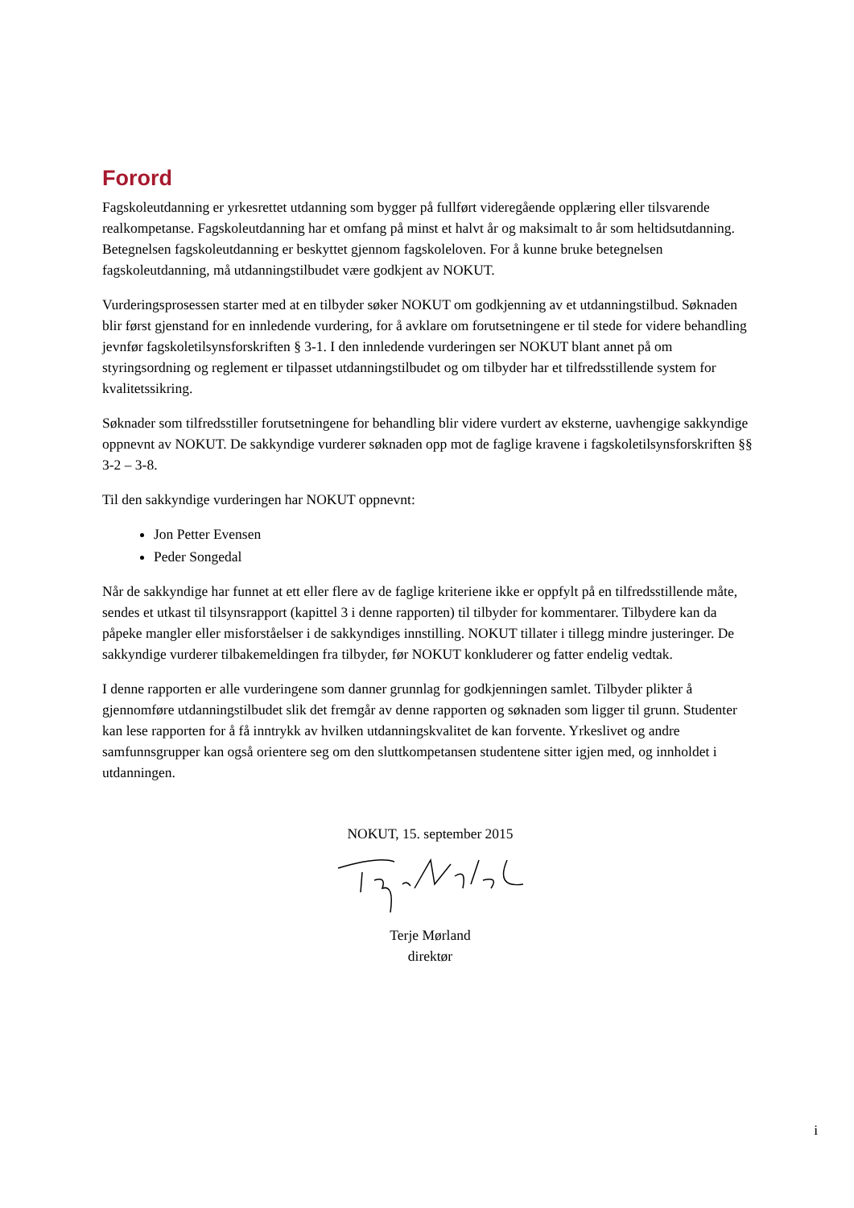Forord
Fagskoleutdanning er yrkesrettet utdanning som bygger på fullført videregående opplæring eller tilsvarende realkompetanse. Fagskoleutdanning har et omfang på minst et halvt år og maksimalt to år som heltidsutdanning. Betegnelsen fagskoleutdanning er beskyttet gjennom fagskoleloven. For å kunne bruke betegnelsen fagskoleutdanning, må utdanningstilbudet være godkjent av NOKUT.
Vurderingsprosessen starter med at en tilbyder søker NOKUT om godkjenning av et utdanningstilbud. Søknaden blir først gjenstand for en innledende vurdering, for å avklare om forutsetningene er til stede for videre behandling jevnfør fagskoletilsynsforskriften § 3-1. I den innledende vurderingen ser NOKUT blant annet på om styringsordning og reglement er tilpasset utdanningstilbudet og om tilbyder har et tilfredsstillende system for kvalitetssikring.
Søknader som tilfredsstiller forutsetningene for behandling blir videre vurdert av eksterne, uavhengige sakkyndige oppnevnt av NOKUT. De sakkyndige vurderer søknaden opp mot de faglige kravene i fagskoletilsynsforskriften §§ 3-2 – 3-8.
Til den sakkyndige vurderingen har NOKUT oppnevnt:
Jon Petter Evensen
Peder Songedal
Når de sakkyndige har funnet at ett eller flere av de faglige kriteriene ikke er oppfylt på en tilfredsstillende måte, sendes et utkast til tilsynsrapport (kapittel 3 i denne rapporten) til tilbyder for kommentarer. Tilbydere kan da påpeke mangler eller misforståelser i de sakkyndiges innstilling. NOKUT tillater i tillegg mindre justeringer. De sakkyndige vurderer tilbakemeldingen fra tilbyder, før NOKUT konkluderer og fatter endelig vedtak.
I denne rapporten er alle vurderingene som danner grunnlag for godkjenningen samlet. Tilbyder plikter å gjennomføre utdanningstilbudet slik det fremgår av denne rapporten og søknaden som ligger til grunn. Studenter kan lese rapporten for å få inntrykk av hvilken utdanningskvalitet de kan forvente. Yrkeslivet og andre samfunnsgrupper kan også orientere seg om den sluttkompetansen studentene sitter igjen med, og innholdet i utdanningen.
NOKUT, 15. september 2015
Terje Mørland
direktør
i